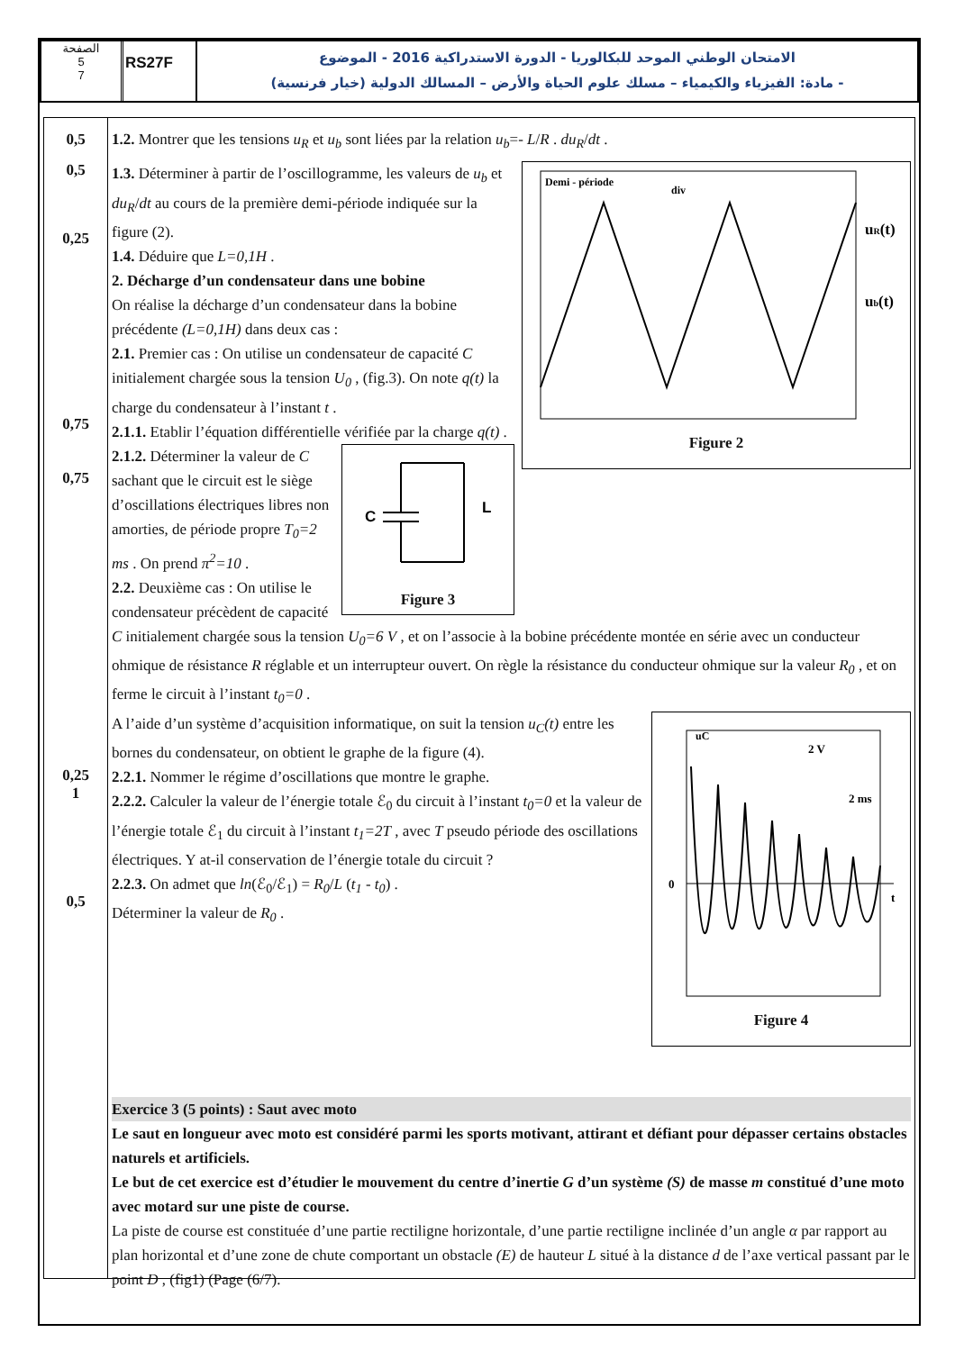الصفحة
5
7
RS27F
الامتحان الوطني الموحد للبكالوريا - الدورة الاستدراكية 2016 - الموضوع
- مادة: الفيزياء والكيمياء – مسلك علوم الحياة والأرض – المسالك الدولية (خيار فرنسية)
0,5
0,5
0,25
0,75
0,75
0,25
1
0,5
1.2. Montrer que les tensions u<sub>R</sub> et u<sub>b</sub> sont liées par la relation u<sub>b</sub>=- L/R . du<sub>R</sub>/dt .
Demi - période
div
uR(t)
ub(t)
Figure 2
1.3. Déterminer à partir de l’oscillogramme, les valeurs de u<sub>b</sub> et du<sub>R</sub>/dt au cours de la première demi-période indiquée sur la figure (2).
1.4. Déduire que L=0,1H .
2. Décharge d’un condensateur dans une bobine
On réalise la décharge d’un condensateur dans la bobine précédente (L=0,1H) dans deux cas :
2.1. Premier cas : On utilise un condensateur de capacité C initialement chargée sous la tension U<sub>0</sub> , (fig.3). On note q(t) la charge du condensateur à l’instant t .
2.1.1. Etablir l’équation différentielle vérifiée par la charge q(t) .
C
L
Figure 3
2.1.2. Déterminer la valeur de C sachant que le circuit est le siège d’oscillations électriques libres non amorties, de période propre T<sub>0</sub>=2 ms . On prend π<sup>2</sup>=10 .
2.2. Deuxième cas : On utilise le condensateur précèdent de capacité C initialement chargée sous la tension U<sub>0</sub>=6 V , et on l’associe à la bobine précédente montée en série avec un conducteur ohmique de résistance R réglable et un interrupteur ouvert. On règle la résistance du conducteur ohmique sur la valeur R<sub>0</sub> , et on ferme le circuit à l’instant t<sub>0</sub>=0 .
uC
2 V
2 ms
0
t
Figure 4
A l’aide d’un système d’acquisition informatique, on suit la tension u<sub>C</sub>(t) entre les bornes du condensateur, on obtient le graphe de la figure (4).
2.2.1. Nommer le régime d’oscillations que montre le graphe.
2.2.2. Calculer la valeur de l’énergie totale ℰ<sub>0</sub> du circuit à l’instant t<sub>0</sub>=0 et la valeur de l’énergie totale ℰ<sub>1</sub> du circuit à l’instant t<sub>1</sub>=2T , avec T pseudo période des oscillations électriques. Y at-il conservation de l’énergie totale du circuit ?
2.2.3. On admet que ln(ℰ<sub>0</sub>/ℰ<sub>1</sub>) = R<sub>0</sub>/L (t<sub>1</sub> - t<sub>0</sub>) .
Déterminer la valeur de R<sub>0</sub> .
Exercice 3 (5 points) : Saut avec moto
Le saut en longueur avec moto est considéré parmi les sports motivant, attirant et défiant pour dépasser certains obstacles naturels et artificiels.
Le but de cet exercice est d’étudier le mouvement du centre d’inertie G d’un système (S) de masse m constitué d’une moto avec motard sur une piste de course.
La piste de course est constituée d’une partie rectiligne horizontale, d’une partie rectiligne inclinée d’un angle α par rapport au plan horizontal et d’une zone de chute comportant un obstacle (E) de hauteur L situé à la distance d de l’axe vertical passant par le point D , (fig1) (Page (6/7).